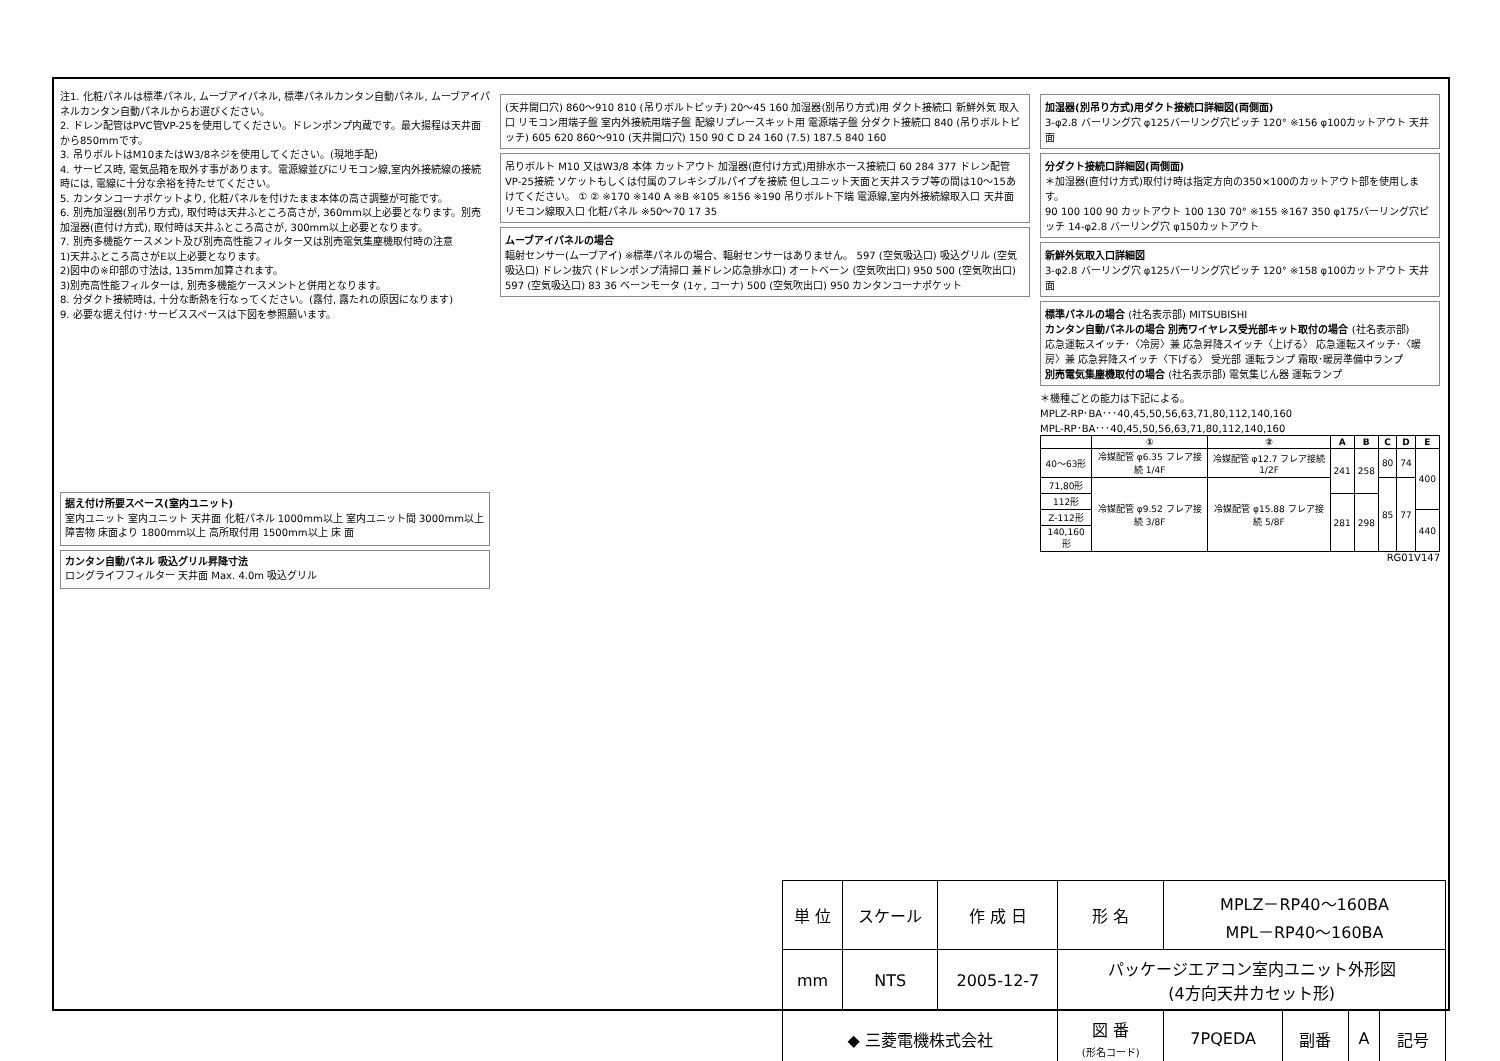注1. 化粧パネルは標準パネル, ムーブアイパネル, 標準パネルカンタン自動パネル, ムーブアイパネルカンタン自動パネルからお選びください。
2. ドレン配管はPVC管VP-25を使用してください。ドレンポンプ内蔵です。最大揚程は天井面から850mmです。
3. 吊りボルトはM10またはW3/8ネジを使用してください。(現地手配)
4. サービス時, 電気品箱を取外す事があります。電源線並びにリモコン線,室内外接続線の接続時には, 電線に十分な余裕を持たせてください。
5. カンタンコーナポケットより, 化粧パネルを付けたまま本体の高さ調整が可能です。
6. 別売加湿器(別吊り方式), 取付時は天井ふところ高さが, 360mm以上必要となります。別売加湿器(直付け方式), 取付時は天井ふところ高さが, 300mm以上必要となります。
7. 別売多機能ケースメント及び別売高性能フィルター又は別売電気集塵機取付時の注意
1)天井ふところ高さがE以上必要となります。
2)図中の※印部の寸法は, 135mm加算されます。
3)別売高性能フィルターは, 別売多機能ケースメントと併用となります。
8. 分ダクト接続時は, 十分な断熱を行なってください。(露付, 露たれの原因になります)
9. 必要な据え付け･サービススペースは下図を参照願います。
据え付け所要スペース(室内ユニット)
室内ユニット 室内ユニット 天井面 化粧パネル 1000mm以上 室内ユニット間 3000mm以上 障害物 床面より 1800mm以上 高所取付用 1500mm以上 床 面
カンタン自動パネル 吸込グリル昇降寸法
ロングライフフィルター 天井面 Max. 4.0m 吸込グリル
(天井開口穴) 860～910 810 (吊りボルトピッチ) 20～45 160 加湿器(別吊り方式)用 ダクト接続口 新鮮外気 取入口 リモコン用端子盤 室内外接続用端子盤 配線リプレースキット用 電源端子盤 分ダクト接続口 840 (吊りボルトピッチ) 605 620 860～910 (天井開口穴) 150 90 C D 24 160 (7.5) 187.5 840 160
吊りボルト M10 又はW3/8 本体 カットアウト 加湿器(直付け方式)用排水ホース接続口 60 284 377 ドレン配管 VP-25接続 ソケットもしくは付属のフレキシブルパイプを接続 但しユニット天面と天井スラブ等の間は10～15あけてください。 ① ② ※170 ※140 A ※B ※105 ※156 ※190 吊りボルト下端 電源線,室内外接続線取入口 天井面 リモコン線取入口 化粧パネル ※50～70 17 35
ムーブアイパネルの場合
輻射センサー(ムーブアイ) ※標準パネルの場合、輻射センサーはありません。 597 (空気吸込口) 吸込グリル (空気吸込口) ドレン抜穴 (ドレンポンプ清掃口 兼ドレン応急排水口) オートベーン (空気吹出口) 950 500 (空気吹出口) 597 (空気吸込口) 83 36 ベーンモータ (1ヶ, コーナ) 500 (空気吹出口) 950 カンタンコーナポケット
加湿器(別吊り方式)用ダクト接続口詳細図(両側面)
3-φ2.8 バーリング穴 φ125バーリング穴ピッチ 120° ※156 φ100カットアウト 天井面
分ダクト接続口詳細図(両側面)
＊加湿器(直付け方式)取付け時は指定方向の350×100のカットアウト部を使用します。
90 100 100 90 カットアウト 100 130 70° ※155 ※167 350 φ175バーリング穴ピッチ 14-φ2.8 バーリング穴 φ150カットアウト
新鮮外気取入口詳細図
3-φ2.8 バーリング穴 φ125バーリング穴ピッチ 120° ※158 φ100カットアウト 天井面
標準パネルの場合 (社名表示部) MITSUBISHI
カンタン自動パネルの場合 別売ワイヤレス受光部キット取付の場合 (社名表示部)
応急運転スイッチ･〈冷房〉兼 応急昇降スイッチ〈上げる〉 応急運転スイッチ･〈暖房〉兼 応急昇降スイッチ〈下げる〉 受光部 運転ランプ 霜取･暖房準備中ランプ
別売電気集塵機取付の場合 (社名表示部) 電気集じん器 運転ランプ
＊機種ごとの能力は下記による。
MPLZ-RP･BA･･･40,45,50,56,63,71,80,112,140,160
MPL-RP･BA･･･40,45,50,56,63,71,80,112,140,160
| | ① | ② | A | B | C | D | E |
| --- | --- | --- | --- | --- | --- | --- | --- |
| 40～63形 | 冷媒配管 φ6.35 フレア接続 1/4F | 冷媒配管 φ12.7 フレア接続 1/2F | 241 | 258 | 80 | 74 | 400 |
| 71,80形 | 冷媒配管 φ9.52 フレア接続 3/8F | 冷媒配管 φ15.88 フレア接続 5/8F | | | 85 | 77 | |
| 112形 | | | 281 | 298 | | | |
| Z-112形 | | | | | | | 440 |
| 140,160形 | | | | | | | |
RG01V147
| 単 位 | スケール | 作 成 日 | 形 名 | MPLZ－RP40～160BA MPL－RP40～160BA | | | |
| mm | NTS | 2005-12-7 | パッケージエアコン室内ユニット外形図 (4方向天井カセット形) | | | | |
| ◆ 三菱電機株式会社 | | | 図 番 (形名コード) | 7PQEDA | 副番 | A | 記号 |